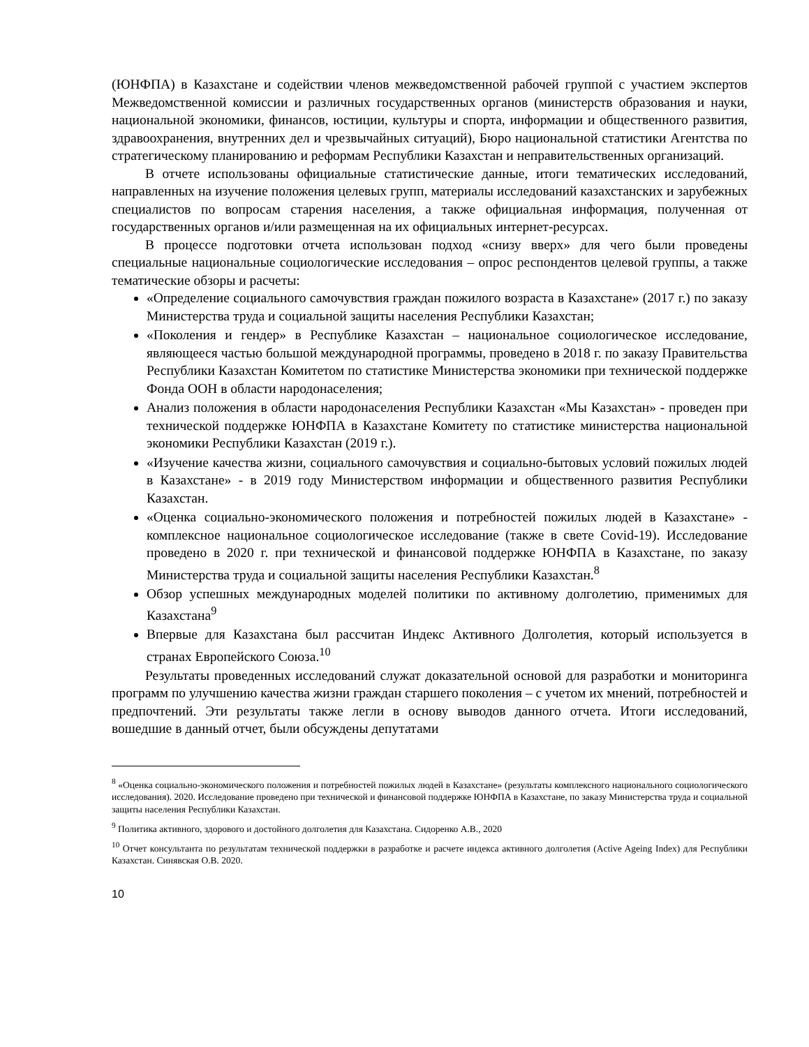(ЮНФПА) в Казахстане и содействии членов межведомственной рабочей группой с участием экспертов Межведомственной комиссии и различных государственных органов (министерств образования и науки, национальной экономики, финансов, юстиции, культуры и спорта, информации и общественного развития, здравоохранения, внутренних дел и чрезвычайных ситуаций), Бюро национальной статистики Агентства по стратегическому планированию и реформам Республики Казахстан и неправительственных организаций.
В отчете использованы официальные статистические данные, итоги тематических исследований, направленных на изучение положения целевых групп, материалы исследований казахстанских и зарубежных специалистов по вопросам старения населения, а также официальная информация, полученная от государственных органов и/или размещенная на их официальных интернет-ресурсах.
В процессе подготовки отчета использован подход «снизу вверх» для чего были проведены специальные национальные социологические исследования – опрос респондентов целевой группы, а также тематические обзоры и расчеты:
«Определение социального самочувствия граждан пожилого возраста в Казахстане» (2017 г.) по заказу Министерства труда и социальной защиты населения Республики Казахстан;
«Поколения и гендер» в Республике Казахстан – национальное социологическое исследование, являющееся частью большой международной программы, проведено в 2018 г. по заказу Правительства Республики Казахстан Комитетом по статистике Министерства экономики при технической поддержке Фонда ООН в области народонаселения;
Анализ положения в области народонаселения Республики Казахстан «Мы Казахстан» - проведен при технической поддержке ЮНФПА в Казахстане Комитету по статистике министерства национальной экономики Республики Казахстан (2019 г.).
«Изучение качества жизни, социального самочувствия и социально-бытовых условий пожилых людей в Казахстане» - в 2019 году Министерством информации и общественного развития Республики Казахстан.
«Оценка социально-экономического положения и потребностей пожилых людей в Казахстане» - комплексное национальное социологическое исследование (также в свете Covid-19). Исследование проведено в 2020 г. при технической и финансовой поддержке ЮНФПА в Казахстане, по заказу Министерства труда и социальной защиты населения Республики Казахстан.<sup>8</sup>
Обзор успешных международных моделей политики по активному долголетию, применимых для Казахстана<sup>9</sup>
Впервые для Казахстана был рассчитан Индекс Активного Долголетия, который используется в странах Европейского Союза.<sup>10</sup>
Результаты проведенных исследований служат доказательной основой для разработки и мониторинга программ по улучшению качества жизни граждан старшего поколения – с учетом их мнений, потребностей и предпочтений. Эти результаты также легли в основу выводов данного отчета. Итоги исследований, вошедшие в данный отчет, были обсуждены депутатами
<sup>8</sup> «Оценка социально-экономического положения и потребностей пожилых людей в Казахстане» (результаты комплексного национального социологического исследования). 2020. Исследование проведено при технической и финансовой поддержке ЮНФПА в Казахстане, по заказу Министерства труда и социальной защиты населения Республики Казахстан.
<sup>9</sup> Политика активного, здорового и достойного долголетия для Казахстана. Сидоренко А.В., 2020
<sup>10</sup> Отчет консультанта по результатам технической поддержки в разработке и расчете индекса активного долголетия (Active Ageing Index) для Республики Казахстан. Синявская О.В. 2020.
10